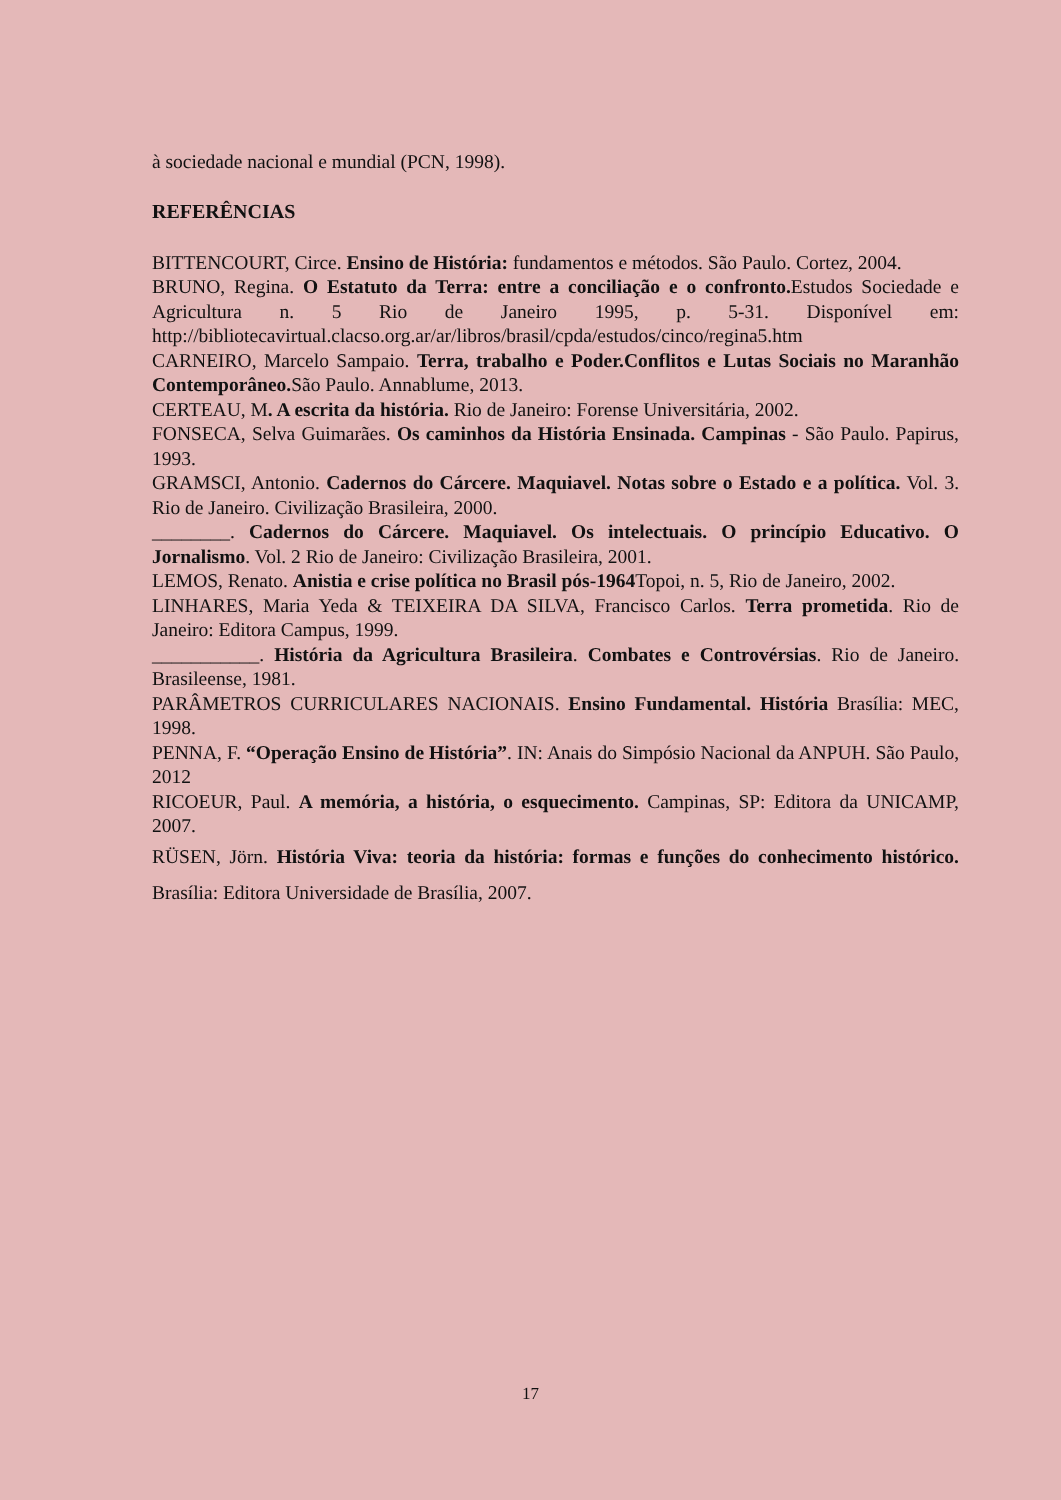à sociedade nacional e mundial (PCN, 1998).
REFERÊNCIAS
BITTENCOURT, Circe. Ensino de História: fundamentos e métodos. São Paulo. Cortez, 2004.
BRUNO, Regina. O Estatuto da Terra: entre a conciliação e o confronto. Estudos Sociedade e Agricultura n. 5 Rio de Janeiro 1995, p. 5-31. Disponível em: http://bibliotecavirtual.clacso.org.ar/ar/libros/brasil/cpda/estudos/cinco/regina5.htm
CARNEIRO, Marcelo Sampaio. Terra, trabalho e Poder.Conflitos e Lutas Sociais no Maranhão Contemporâneo. São Paulo. Annablume, 2013.
CERTEAU, M. A escrita da história. Rio de Janeiro: Forense Universitária, 2002.
FONSECA, Selva Guimarães. Os caminhos da História Ensinada. Campinas - São Paulo. Papirus, 1993.
GRAMSCI, Antonio. Cadernos do Cárcere. Maquiavel. Notas sobre o Estado e a política. Vol. 3. Rio de Janeiro. Civilização Brasileira, 2000.
________. Cadernos do Cárcere. Maquiavel. Os intelectuais. O princípio Educativo. O Jornalismo. Vol. 2 Rio de Janeiro: Civilização Brasileira, 2001.
LEMOS, Renato. Anistia e crise política no Brasil pós-1964 Topoi, n. 5, Rio de Janeiro, 2002.
LINHARES, Maria Yeda & TEIXEIRA DA SILVA, Francisco Carlos. Terra prometida. Rio de Janeiro: Editora Campus, 1999.
___________. História da Agricultura Brasileira. Combates e Controvérsias. Rio de Janeiro. Brasileense, 1981.
PARÂMETROS CURRICULARES NACIONAIS. Ensino Fundamental. História Brasília: MEC, 1998.
PENNA, F. “Operação Ensino de História”. IN: Anais do Simpósio Nacional da ANPUH. São Paulo, 2012
RICOEUR, Paul. A memória, a história, o esquecimento. Campinas, SP: Editora da UNICAMP, 2007.
RÜSEN, Jörn. História Viva: teoria da história: formas e funções do conhecimento histórico. Brasília: Editora Universidade de Brasília, 2007.
17